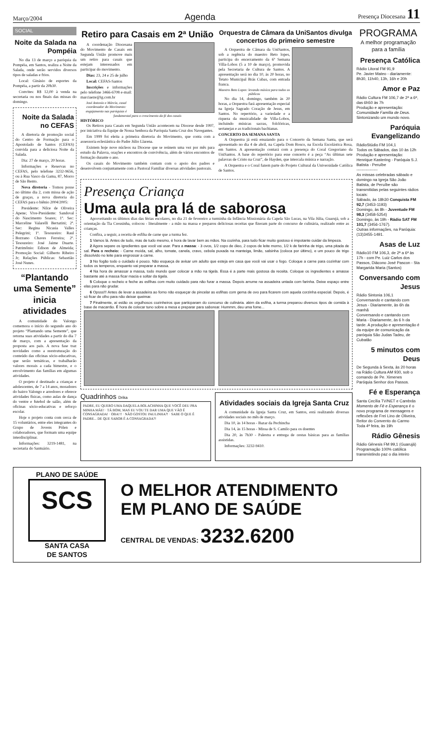Março/2004 Agenda Presença Diocesana 11
SOCIAL
Noite da Salada na Pompéia
No dia 13 de março a paróquia da Pompéia, em Santos, realiza a Noite da Salada, onde serão servidos diversos tipos de saladas e frios.
Local: Ginásio de esportes da Pompéia, a partir da 20h30.
Convites: R$ 12,00 à venda na secretaria ou nos finais das missas do domingo.
Noite da Salada no CEFAS
A diretoria de promoção social do Centro de Formação para o Apostolado de Santos (CEFAS) convida para a deliciosa Noite da Salada.
Dia: 27 de março, 20 horas.
Informações e Reservas no CEFAS, pelo telefone 3232-9656, ou à Rua Vasco da Gama, 87, Morro de São Bento.
Nova diretoria - Tomou posse no último dia 2, com missa de ação de graças, a nova diretoria do CEFAS para o biênio 2004/2005:
Presidente: Nilce de Oliveira Apene; Vive-Presidente: Sandoval do Nascimento Soares; 1ª. Sec: Marceline Valarelli Bertazini; 2ª. Sec: Regina Nicasia Valles Pelegrini; 1º. Tesoureiro: Raul Bozzano Chaves Ferreira; 2º. Tesoureiro: José Jaime Duarte. Patrimônio: Edison de Almeida; Promoção Social: Gilberto Ribeiro Jr; Relações Públicas: Sebastião José Nunes.
“Plantando uma Semente” inicia atividades
A comunidade do Valongo comemora o início do segundo ano do projeto “Plantando uma Semente”, que retorna suas atividades a partir do dia 7 de março, com a apresentação da proposta aos pais. A nova fase traz novidades como a reestruturação do conteúdo das oficinas sócio-educativas, que serão temáticas, e trabalharão valores morais a cada bimestre, e o envolvimento das famílias em algumas atividades.
O projeto é destinado a crianças e adolescentes, de 7 a 14 anos, moradores do bairro Valongo e arredores e oferece atividades físicas, como aulas de dança do ventre e futebol de salão, além de oficinas sócio-educativas e reforço escolar.
Hoje o projeto conta com cerca de 15 voluntários, entre eles integrantes do Grupo de Jovens Pólen e colaboradores, que formam uma equipe interdisciplinar.
Informações: 3219-1481, na secretaria do Santuário.
Retiro para Casais em 2ª União
A coordenação Diocesana do Movimento de Casais em Segunda União promove mais um retiro para casais que estejam interessados em participar do movimento.
Dias: 23, 24 e 25 de julho
Local: CEFAS-Santos
Inscrições e informações pelo telefone 3466-6708 e-mail: marciaeze@ig.com.br
José Antonio e Márcia, casal coordenador do Movimento: engajamento nas paróquias é fundamental para o crescimento da fé dos casais
HISTÓRICO
Os Retiros para Casais em Segunda União acontecem na Diocese desde 1997, por iniciativa da Equipe de Nossa Senhora da Paróquia Santa Cruz dos Navegantes.
Em 1999 foi eleita a primeira diretoria do Movimento, que conta com a assessoria eclesiástica do Padre Júlio Llarena.
Existem hoje nove núcleos na Diocese que se reúnem uma vez por mês para estudo da Palavra, orações e encontros de convivência, além de vários encontros de formação durante o ano.
Os casais do Movimento também contam com o apoio dos padres e desenvolvem conjuntamente com a Pastoral Familiar diversas atividades pastorais.
Orquestra de Câmara da UniSantos divulga concertos do primeiro semestre
A Orquestra de Câmara da UniSantos, sob a regência do maestro Beto lopes, participa do encerramento da 6ª Semana Villa-Lobos (5 a 10 de março), promovida pela Secretaria de Cultura de Santos. A apresentação será no dia 10, às 20 horas, no Tetato Municipal Brás Cubas, com entrada franca.
Maestro Beto Lopes: levando música para todos os públicos
No dia 14, domingo, também às 20 horas, a Orquestra fará apresentação especial na Igreja Sagrado Coração de Jesus, em Santos. No repertório, a variedade e a riqueza da musicalidade de Villa-Lobos, incluindo músicas sacras, folclóricas, sertanejas e as tradicionais bachianas.
CONCERTO DA SEMANA SANTA
A Orquestra já está ensaiando para o Concerto da Semana Santa, que será apresentado no dia 4 de abril, na Capela Dom Bosco, na Escola Escolástica Rosa, em Santos. A apresentação contará com a presença do Coral Gregoriano da UniSantos. A base do repertório para esse concerto é a peça “As últimas sete palavras de Cristo na Cruz”, de Hayden, que intercala música e narração.
A Orquestra e o Coral fazem parte do Projeto Cultural da Universidade Católica de Santos.
Presença Criança
Uma aula pra lá de saborosa
Aproveitando os últimos dias das férias escolares, no dia 21 de fevereiro a turminha da Infância Missionária da Capela São Lucas, na Vila Júlia, Guarujá, sob a orientação da Tia Creusinha, colocou - literalmente - a mão na massa e preparou deliciosas receitas que fizeram parte do concurso de culinária, realizado entre as crianças.
Confira, a seguir, a receita de esfiha de carne que a turma fez.
1 Vamos lá. Antes de tudo, mas de tudo mesmo, é hora de lavar bem as mãos. Na cozinha, para tudo ficar muito gostoso é impotante cuidar da limpeza.
2 Agora separe os igredientes que você vai usar. Para a massa: - 3 ovos, 1/2 copo de óleo, 2 copos de leite morno, 1/2 k de farinha de trigo, uma pitada de sal. Para o recheio: - Carne moída, sal, alho, tomate, canela, cravo, cebola puxada na manteiga, limão, salsinha (coloca por último), e um pouco de trigo dissolvido no leite para engrossar a carne.
3 No fogão todo o cuidado é pouco. Não esqueça de avisar um adulto que esteja em casa que você vai usar o fogo. Coloque a carne para cozinhar com todos os temperos, enquanto vai preparar a massa.
4 Na hora de amassar a massa, todo mundo quer colocar a mão na tigela. Essa é a parte mais gostosa da receita. Coloque os ingredientes e amasse bastante até a massa ficar macia e soltar da tigela.
5 Coloque o recheio e feche as esfihas com muito cuidado para não furar a massa. Depois arrume na assadeira untada com farinha. Deixe espaço entre elas para não grudar.
6 Opsss!!! Antes de levar a assadeira ao forno não esqueçar de pincelar as esfihas com gema de ovo para ficarem com aquela corzinha especial. Depois, é só ficar de olho para não deixar queimar.
7 Finalmente, aí estão os orgulhosos cozinheiros que particparam do concurso de culinária. além da esfiha, a turma preparou diversos tipos de comida à base de macarrão. É hora de colocar tuno sobre a mesa e preparar para saborear. Hummm, deu uma fome...
Quadrinhos Drika
PADRE, EU QUERO UMA DAQUELA BOLACHINHA QUE VOCÊ DEU PRA MINHA MÃE! · TÁ BOM, MAS EU VOU TE DAR UMA QUE VÃO É CONSAGRADA! · OBA!!! · NÃO GOSTOU PAULINHA?! · SABE O QUE É PADRE... DE QUE SABOR É A CONSAGRADA?!
Atividades sociais da Igreja Santa Cruz
A comunidade da Igreja Santa Cruz, em Santos, está realizando diversas atividades sociais no mês de março.
Dia 10, às 14 horas - Bazar da Pechincha
Dia 14, às 15 horas - Missa de S. Camilo para os doentes
Dia 20, às 7h30 - Palestra e entrega de cestas básicas para as famílias assistidas.
Informações: 3232-9410.
PROGRAMA
A melhor programação para a família
Presença Católica
Rádio Litoral FM 91,9
Pe. Javier Mateo - diariamente: 8h30, 11h40, 13h, 16h e 20h
Amor e Paz
Rádio Cultura FM 106,7 de 2ª a 6ª, das 6h50 às 7h
Produção e apresentação: Comunidade Família de Deus.
Sintonizando um mundo novo.
Paróquia Evangelizando
RádioStúdio FM 104,1
Todos os Sábados, das 10 às 12h
Produção e apresentação: Henrique Kastering - Paróquia S.J. Batista - Peruíbe
----------------
As missas celebradas sábado e domingo na Igreja São João Batista, de Peruíbe são transmitidas pelas seguintes rádios locais:
Sábado, às 18h30 Conquista FM 92,7 (3453-1193)
Domingo, às 8h - Juventude FM 98,3 (3458-5254)
Domingo, às 19h - Rádio SAT FM 101,7 (3456-1767).
Outras informações, na Paróquia: (13)3455-1491.
Asas de Luz
Rádio10 FM 106,3, de 2ª a 6ª às 17h - com Pe. Luiz Carlos dos Passos, Diácono José Pascon - Sta Margarida Maria (Santos)
Conversando com Jesus
Rádio Sintonia 106,1
Conversando e cantando com Jesus - Diariamente, às 6h da manhã
Conversando e cantando com Maria - Diariamente, às 6 h da tarde. A produção e apresentação é da equipe de comunicação da paróquia São Judas Tadeu, de Cubatão
5 minutos com Deus
De Segunda à Sexta, às 20 horas na Rádio Cultura AM 930, sob o comando de Pe. Ximenes
Paróquia Senhor dos Passos.
Fé e Esperança
Santa Cecília TV/NET e Cambrás Momento de Fé e Esperança é o novo programa de mensagens e reflexões de Frei Lino de Oliveira, Reitor do Convento do Carmo
Toda 4ª feira, às 19h
Rádio Gênesis
Rádio Gênesis FM 99,1 (Guarujá)
Programação 100% católica transmistindo paz o dia inteiro
PLANO DE SAÚDE
SCS
SANTA CASA
DE SANTOS
O MELHOR ATENDIMENTO
EM PLANO DE SAÚDE
CENTRAL DE VENDAS: 3232.6200